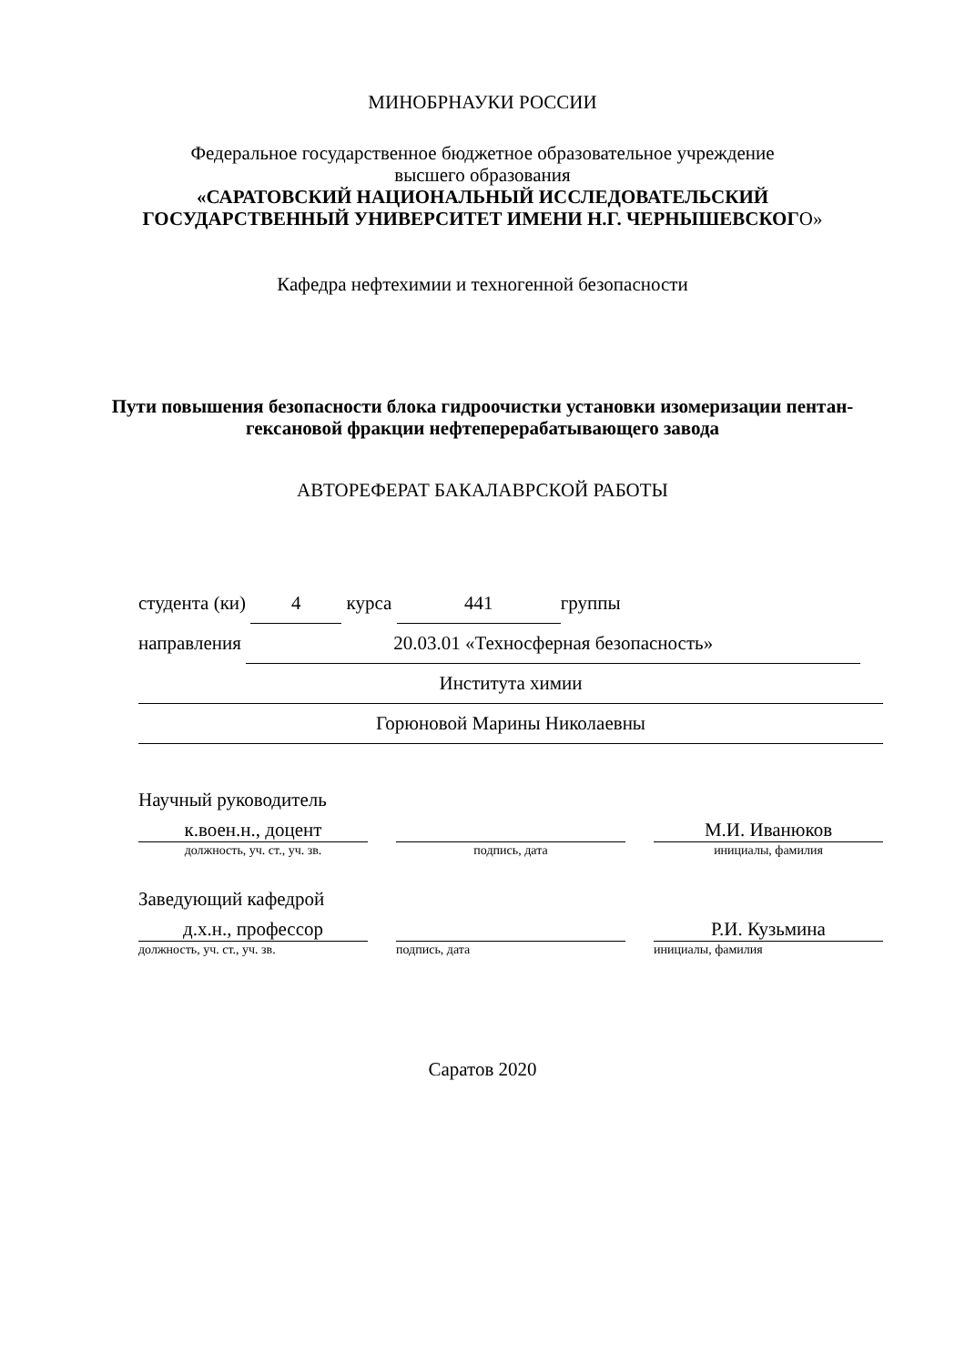МИНОБРНАУКИ РОССИИ
Федеральное государственное бюджетное образовательное учреждение
высшего образования
«САРАТОВСКИЙ НАЦИОНАЛЬНЫЙ ИССЛЕДОВАТЕЛЬСКИЙ
ГОСУДАРСТВЕННЫЙ УНИВЕРСИТЕТ ИМЕНИ Н.Г. ЧЕРНЫШЕВСКОГО»
Кафедра нефтехимии и техногенной безопасности
Пути повышения безопасности блока гидроочистки установки изомеризации пентан-гексановой фракции нефтеперерабатывающего завода
АВТОРЕФЕРАТ БАКАЛАВРСКОЙ РАБОТЫ
студента (ки) 4 курса 441 группы
направления 20.03.01 «Техносферная безопасность»
Института химии
Горюновой Марины Николаевны
Научный руководитель
к.воен.н., доцент
должность, уч. ст., уч. зв.
подпись, дата
М.И. Иванюков
инициалы, фамилия
Заведующий кафедрой
д.х.н., профессор
должность, уч. ст., уч. зв.
подпись, дата
Р.И. Кузьмина
инициалы, фамилия
Саратов 2020